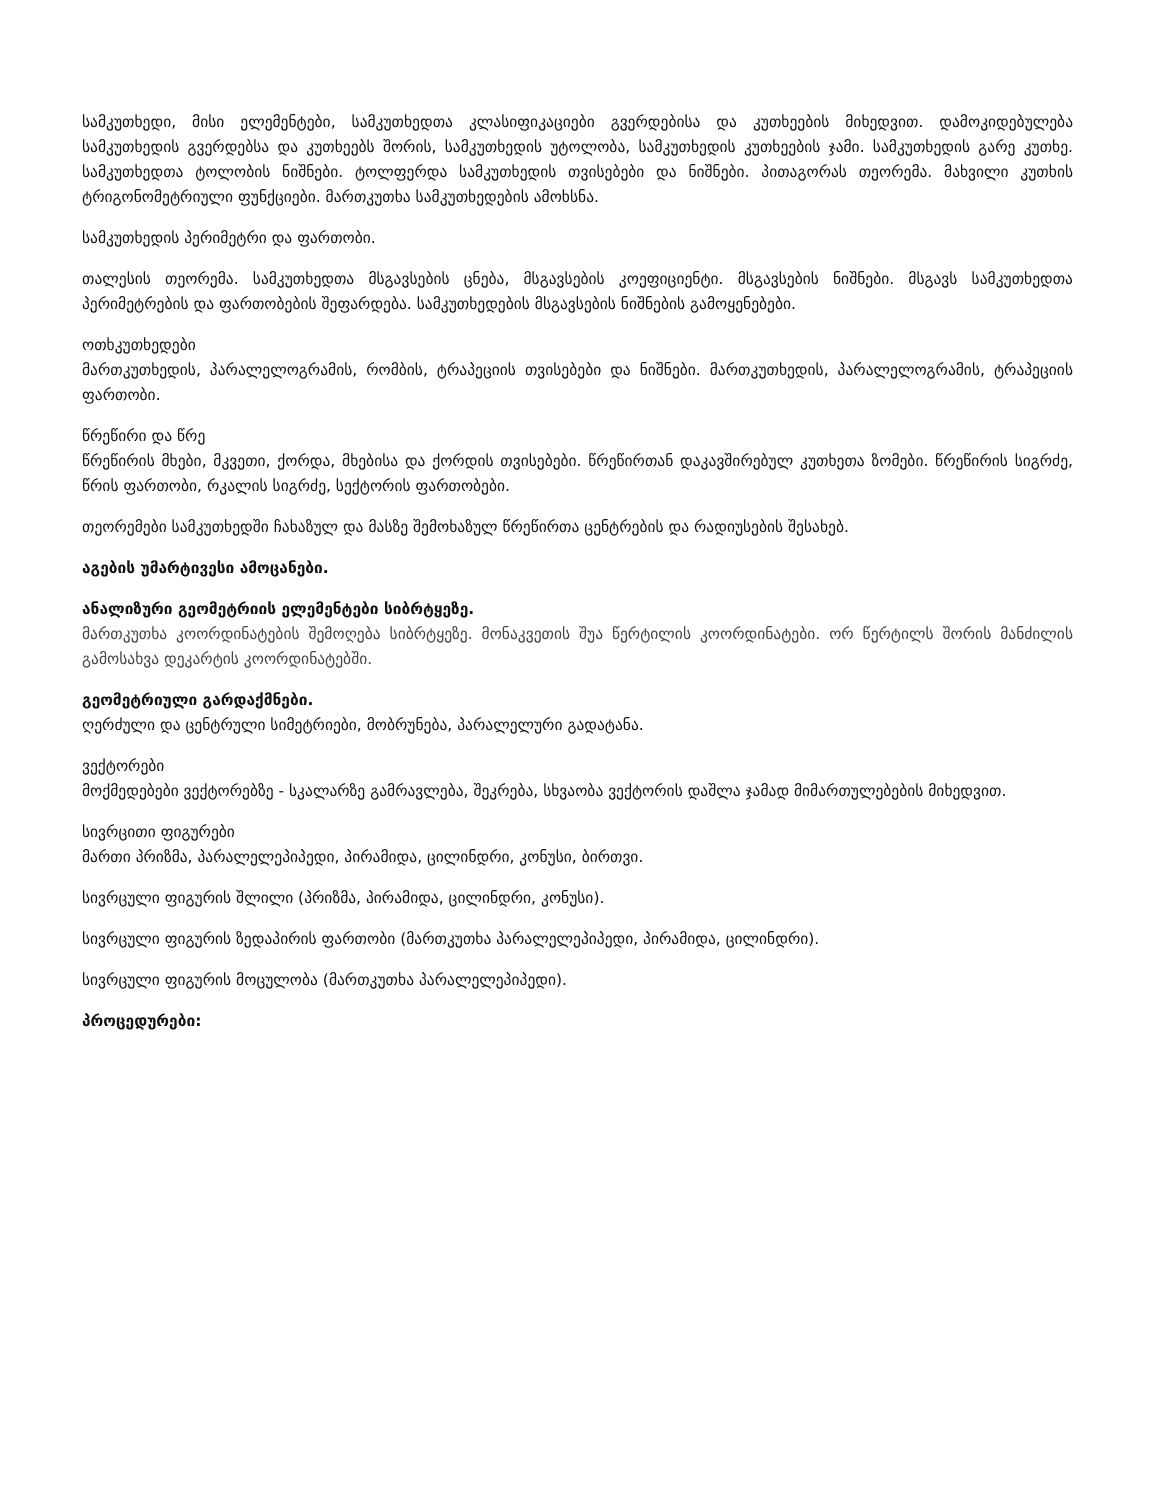სამკუთხედი, მისი ელემენტები, სამკუთხედთა კლასიფიკაციები გვერდებისა და კუთხეების მიხედვით. დამოკიდებულება სამკუთხედის გვერდებსა და კუთხეებს შორის, სამკუთხედის უტოლობა, სამკუთხედის კუთხეების ჯამი. სამკუთხედის გარე კუთხე. სამკუთხედთა ტოლობის ნიშნები. ტოლფერდა სამკუთხედის თვისებები და ნიშნები. პითაგორას თეორემა. მახვილი კუთხის ტრიგონომეტრიული ფუნქციები. მართკუთხა სამკუთხედების ამოხსნა.
სამკუთხედის პერიმეტრი და ფართობი.
თალესის თეორემა. სამკუთხედთა მსგავსების ცნება, მსგავსების კოეფიციენტი. მსგავსების ნიშნები. მსგავს სამკუთხედთა პერიმეტრების და ფართობების შეფარდება. სამკუთხედების მსგავსების ნიშნების გამოყენებები.
ოთხკუთხედები
მართკუთხედის, პარალელოგრამის, რომბის, ტრაპეციის თვისებები და ნიშნები. მართკუთხედის, პარალელოგრამის, ტრაპეციის ფართობი.
წრეწირი და წრე
წრეწირის მხები, მკვეთი, ქორდა, მხებისა და ქორდის თვისებები. წრეწირთან დაკავშირებულ კუთხეთა ზომები. წრეწირის სიგრძე, წრის ფართობი, რკალის სიგრძე, სექტორის ფართობები.
თეორემები სამკუთხედში ჩახაზულ და მასზე შემოხაზულ წრეწირთა ცენტრების და რადიუსების შესახებ.
აგების უმარტივესი ამოცანები.
ანალიზური გეომეტრიის ელემენტები სიბრტყეზე.
მართკუთხა კოორდინატების შემოღება სიბრტყეზე. მონაკვეთის შუა წერტილის კოორდინატები. ორ წერტილს შორის მანძილის გამოსახვა დეკარტის კოორდინატებში.
გეომეტრიული გარდაქმნები.
ღერძული და ცენტრული სიმეტრიები, მობრუნება, პარალელური გადატანა.
ვექტორები
მოქმედებები ვექტორებზე - სკალარზე გამრავლება, შეკრება, სხვაობა ვექტორის დაშლა ჯამად მიმართულებების მიხედვით.
სივრცითი ფიგურები
მართი პრიზმა, პარალელეპიპედი, პირამიდა, ცილინდრი, კონუსი, ბირთვი.
სივრცული ფიგურის შლილი (პრიზმა, პირამიდა, ცილინდრი, კონუსი).
სივრცული ფიგურის ზედაპირის ფართობი (მართკუთხა პარალელეპიპედი, პირამიდა, ცილინდრი).
სივრცული ფიგურის მოცულობა (მართკუთხა პარალელეპიპედი).
პროცედურები: